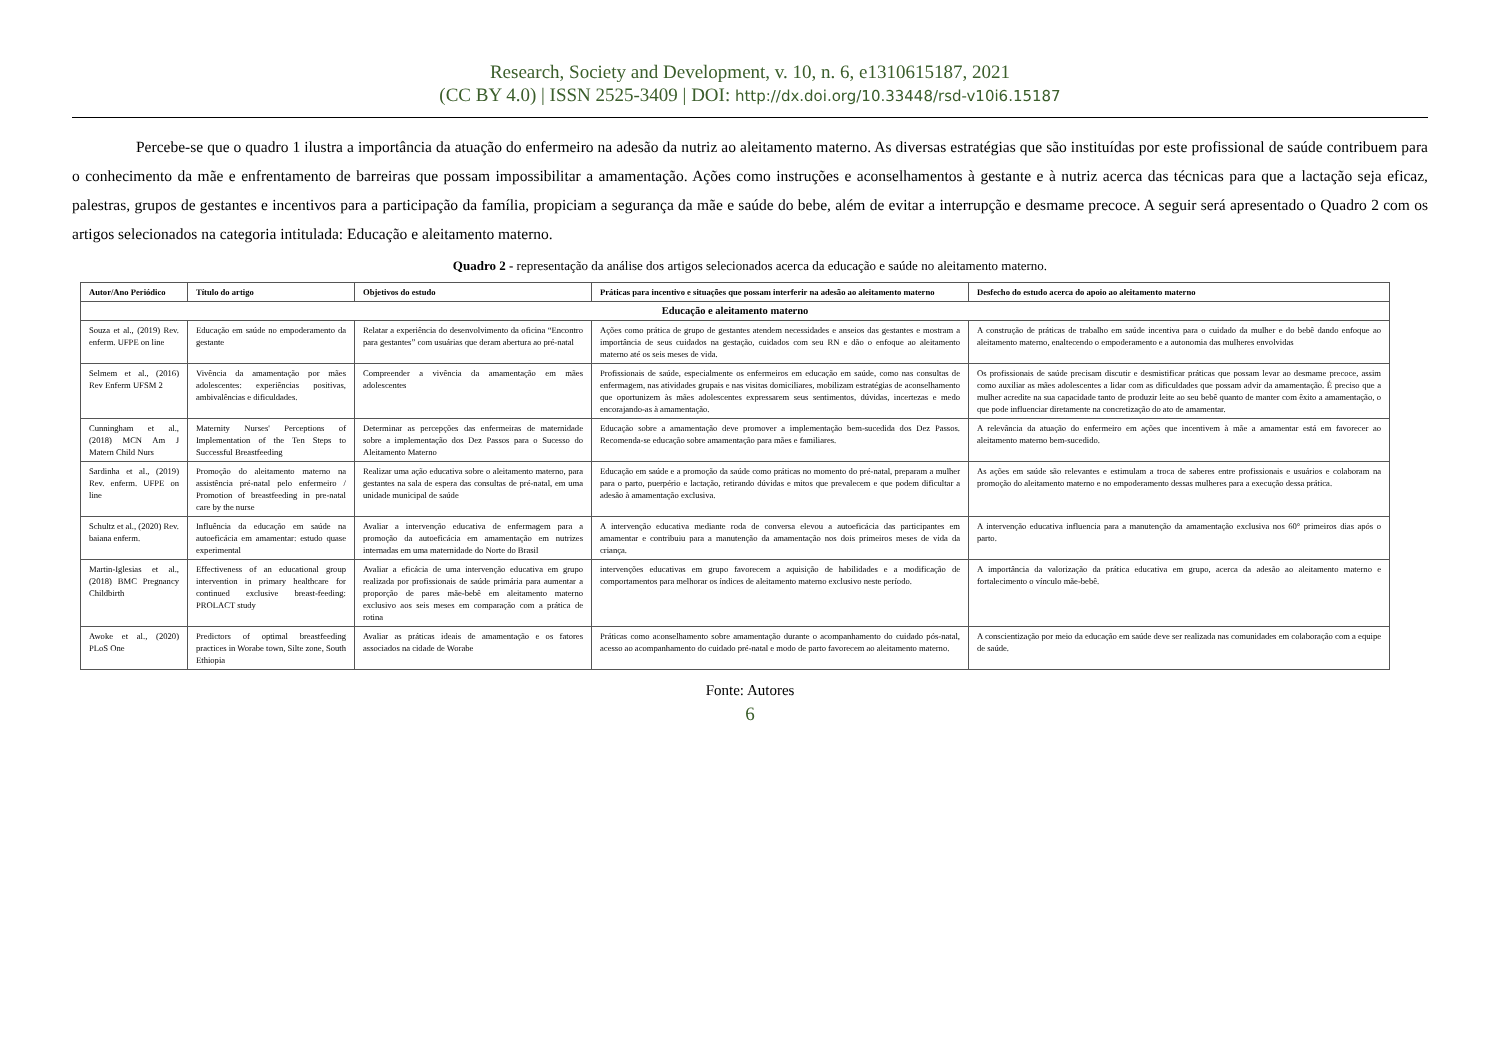Research, Society and Development, v. 10, n. 6, e1310615187, 2021
(CC BY 4.0) | ISSN 2525-3409 | DOI: http://dx.doi.org/10.33448/rsd-v10i6.15187
Percebe-se que o quadro 1 ilustra a importância da atuação do enfermeiro na adesão da nutriz ao aleitamento materno. As diversas estratégias que são instituídas por este profissional de saúde contribuem para o conhecimento da mãe e enfrentamento de barreiras que possam impossibilitar a amamentação. Ações como instruções e aconselhamentos à gestante e à nutriz acerca das técnicas para que a lactação seja eficaz, palestras, grupos de gestantes e incentivos para a participação da família, propiciam a segurança da mãe e saúde do bebe, além de evitar a interrupção e desmame precoce. A seguir será apresentado o Quadro 2 com os artigos selecionados na categoria intitulada: Educação e aleitamento materno.
Quadro 2 - representação da análise dos artigos selecionados acerca da educação e saúde no aleitamento materno.
| Autor/Ano Periódico | Título do artigo | Objetivos do estudo | Práticas para incentivo e situações que possam interferir na adesão ao aleitamento materno | Desfecho do estudo acerca do apoio ao aleitamento materno |
| --- | --- | --- | --- | --- |
| Educação e aleitamento materno | | | | |
| Souza et al., (2019) Rev. enferm. UFPE on line | Educação em saúde no empoderamento da gestante | Relatar a experiência do desenvolvimento da oficina “Encontro para gestantes” com usuárias que deram abertura ao pré-natal | Ações como prática de grupo de gestantes atendem necessidades e anseios das gestantes e mostram a importância de seus cuidados na gestação, cuidados com seu RN e dão o enfoque ao aleitamento materno até os seis meses de vida. | A construção de práticas de trabalho em saúde incentiva para o cuidado da mulher e do bebê dando enfoque ao aleitamento materno, enaltecendo o empoderamento e a autonomia das mulheres envolvidas |
| Selmem et al., (2016) Rev Enferm UFSM 2 | Vivência da amamentação por mães adolescentes: experiências positivas, ambivalências e dificuldades. | Compreender a vivência da amamentação em mães adolescentes | Profissionais de saúde, especialmente os enfermeiros em educação em saúde, como nas consultas de enfermagem, nas atividades grupais e nas visitas domiciliares, mobilizam estratégias de aconselhamento que oportunizem às mães adolescentes expressarem seus sentimentos, dúvidas, incertezas e medo encorajando-as à amamentação. | Os profissionais de saúde precisam discutir e desmistificar práticas que possam levar ao desmame precoce, assim como auxiliar as mães adolescentes a lidar com as dificuldades que possam advir da amamentação. É preciso que a mulher acredite na sua capacidade tanto de produzir leite ao seu bebê quanto de manter com êxito a amamentação, o que pode influenciar diretamente na concretização do ato de amamentar. |
| Cunningham et al., (2018) MCN Am J Matern Child Nurs | Maternity Nurses' Perceptions of Implementation of the Ten Steps to Successful Breastfeeding | Determinar as percepções das enfermeiras de maternidade sobre a implementação dos Dez Passos para o Sucesso do Aleitamento Materno | Educação sobre a amamentação deve promover a implementação bem-sucedida dos Dez Passos. Recomenda-se educação sobre amamentação para mães e familiares. | A relevância da atuação do enfermeiro em ações que incentivem à mãe a amamentar está em favorecer ao aleitamento materno bem-sucedido. |
| Sardinha et al., (2019) Rev. enferm. UFPE on line | Promoção do aleitamento materno na assistência pré-natal pelo enfermeiro / Promotion of breastfeeding in pre-natal care by the nurse | Realizar uma ação educativa sobre o aleitamento materno, para gestantes na sala de espera das consultas de pré-natal, em uma unidade municipal de saúde | Educação em saúde e a promoção da saúde como práticas no momento do pré-natal, preparam a mulher para o parto, puerpério e lactação, retirando dúvidas e mitos que prevalecem e que podem dificultar a adesão à amamentação exclusiva. | As ações em saúde são relevantes e estimulam a troca de saberes entre profissionais e usuários e colaboram na promoção do aleitamento materno e no empoderamento dessas mulheres para a execução dessa prática. |
| Schultz et al., (2020) Rev. baiana enferm. | Influência da educação em saúde na autoeficácia em amamentar: estudo quase experimental | Avaliar a intervenção educativa de enfermagem para a promoção da autoeficácia em amamentação em nutrizes internadas em uma maternidade do Norte do Brasil | A intervenção educativa mediante roda de conversa elevou a autoeficácia das participantes em amamentar e contribuiu para a manutenção da amamentação nos dois primeiros meses de vida da criança. | A intervenção educativa influencia para a manutenção da amamentação exclusiva nos 60° primeiros dias após o parto. |
| Martin-Iglesias et al., (2018) BMC Pregnancy Childbirth | Effectiveness of an educational group intervention in primary healthcare for continued exclusive breast-feeding: PROLACT study | Avaliar a eficácia de uma intervenção educativa em grupo realizada por profissionais de saúde primária para aumentar a proporção de pares mãe-bebê em aleitamento materno exclusivo aos seis meses em comparação com a prática de rotina | intervenções educativas em grupo favorecem a aquisição de habilidades e a modificação de comportamentos para melhorar os índices de aleitamento materno exclusivo neste período. | A importância da valorização da prática educativa em grupo, acerca da adesão ao aleitamento materno e fortalecimento o vínculo mãe-bebê. |
| Awoke et al., (2020) PLoS One | Predictors of optimal breastfeeding practices in Worabe town, Silte zone, South Ethiopia | Avaliar as práticas ideais de amamentação e os fatores associados na cidade de Worabe | Práticas como aconselhamento sobre amamentação durante o acompanhamento do cuidado pós-natal, acesso ao acompanhamento do cuidado pré-natal e modo de parto favorecem ao aleitamento materno. | A conscientização por meio da educação em saúde deve ser realizada nas comunidades em colaboração com a equipe de saúde. |
Fonte: Autores
6